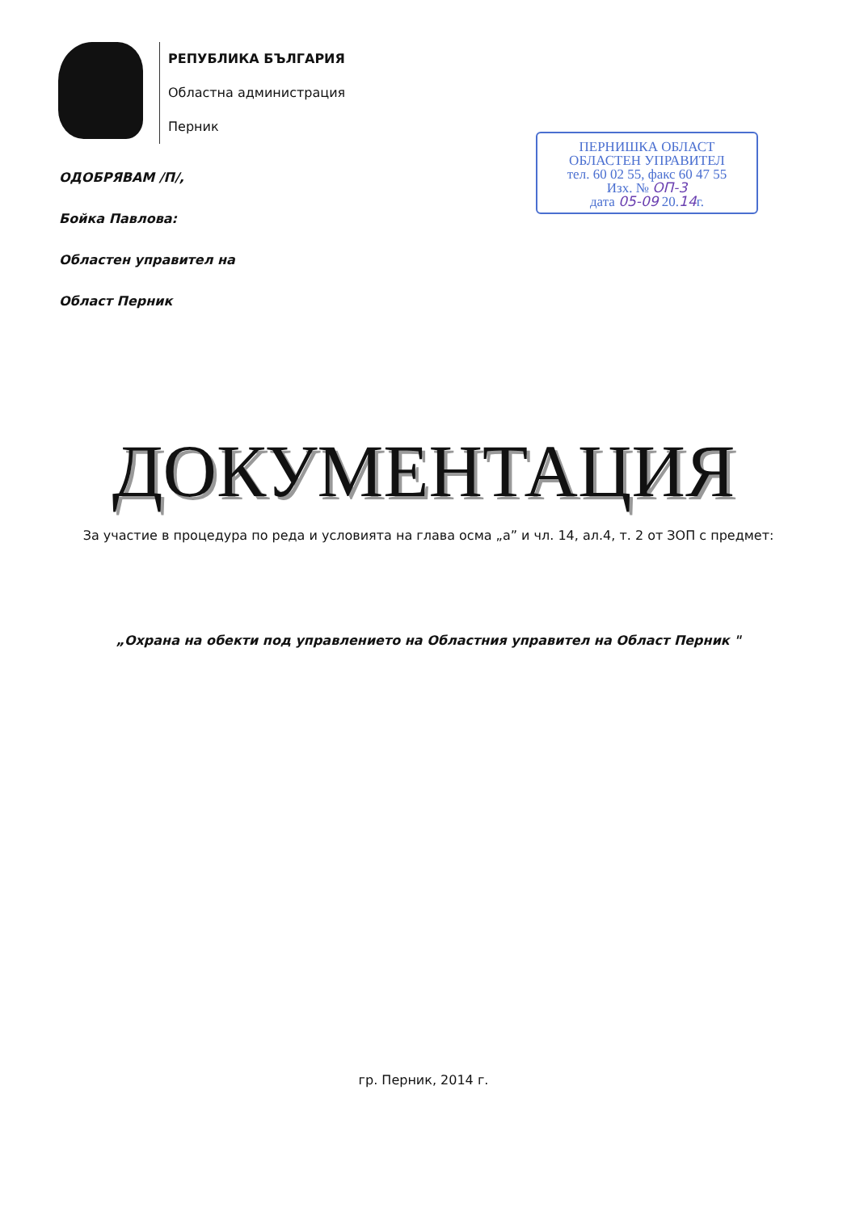РЕПУБЛИКА БЪЛГАРИЯ
Областна администрация
Перник
ПЕРНИШКА ОБЛАСТ
ОБЛАСТЕН УПРАВИТЕЛ
тел. 60 02 55, факс 60 47 55
Изх. № ОП-3
дата 05-09 20.14г.
ОДОБРЯВАМ /П/,
Бойка Павлова:
Областен управител на
Област Перник
ДОКУМЕНТАЦИЯ
За участие в процедура по реда и условията на глава осма „а” и чл. 14, ал.4, т. 2 от ЗОП с предмет:
„Охрана на обекти под управлението на Областния управител на Област Перник "
гр. Перник, 2014 г.